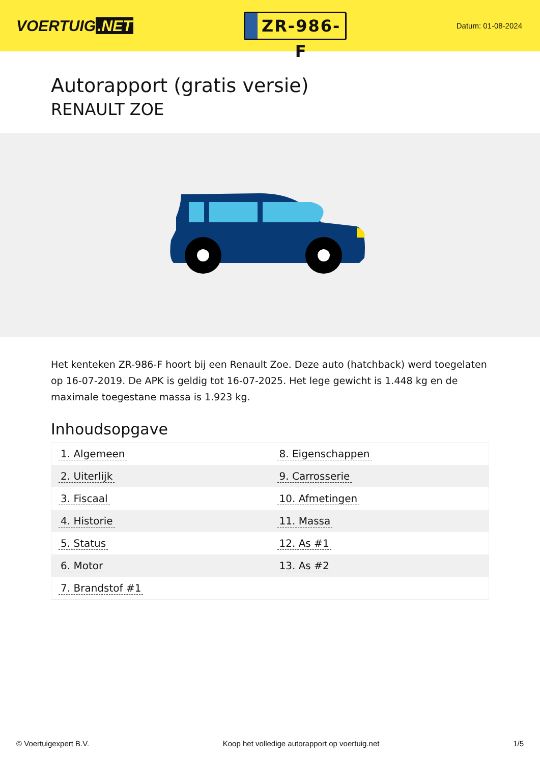VOERTUIG.NET
ZR-986-F
Datum: 01-08-2024
Autorapport (gratis versie)
RENAULT ZOE
Het kenteken ZR-986-F hoort bij een Renault Zoe. Deze auto (hatchback) werd toegelaten op 16-07-2019. De APK is geldig tot 16-07-2025. Het lege gewicht is 1.448 kg en de maximale toegestane massa is 1.923 kg.
Inhoudsopgave
| 1. Algemeen | 8. Eigenschappen |
| 2. Uiterlijk | 9. Carrosserie |
| 3. Fiscaal | 10. Afmetingen |
| 4. Historie | 11. Massa |
| 5. Status | 12. As #1 |
| 6. Motor | 13. As #2 |
| 7. Brandstof #1 | |
© Voertuigexpert B.V. Koop het volledige autorapport op voertuig.net 1/5